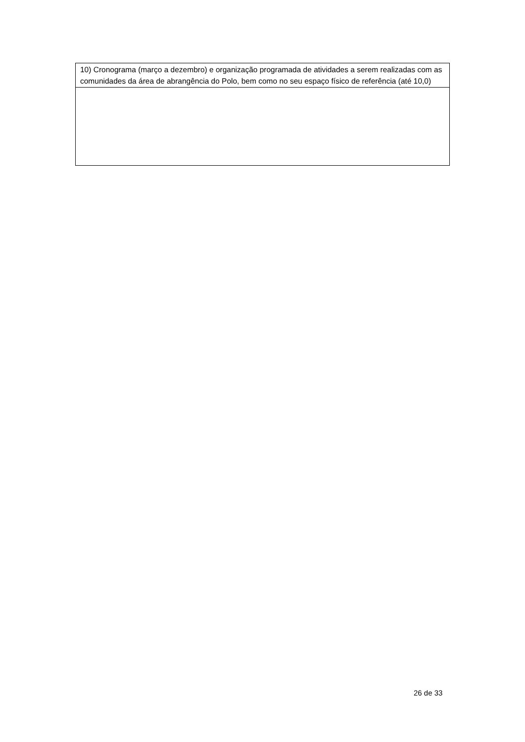| 10) Cronograma (março a dezembro) e organização programada de atividades a serem realizadas com as comunidades da área de abrangência do Polo, bem como no seu espaço físico de referência (até 10,0) |
26 de 33